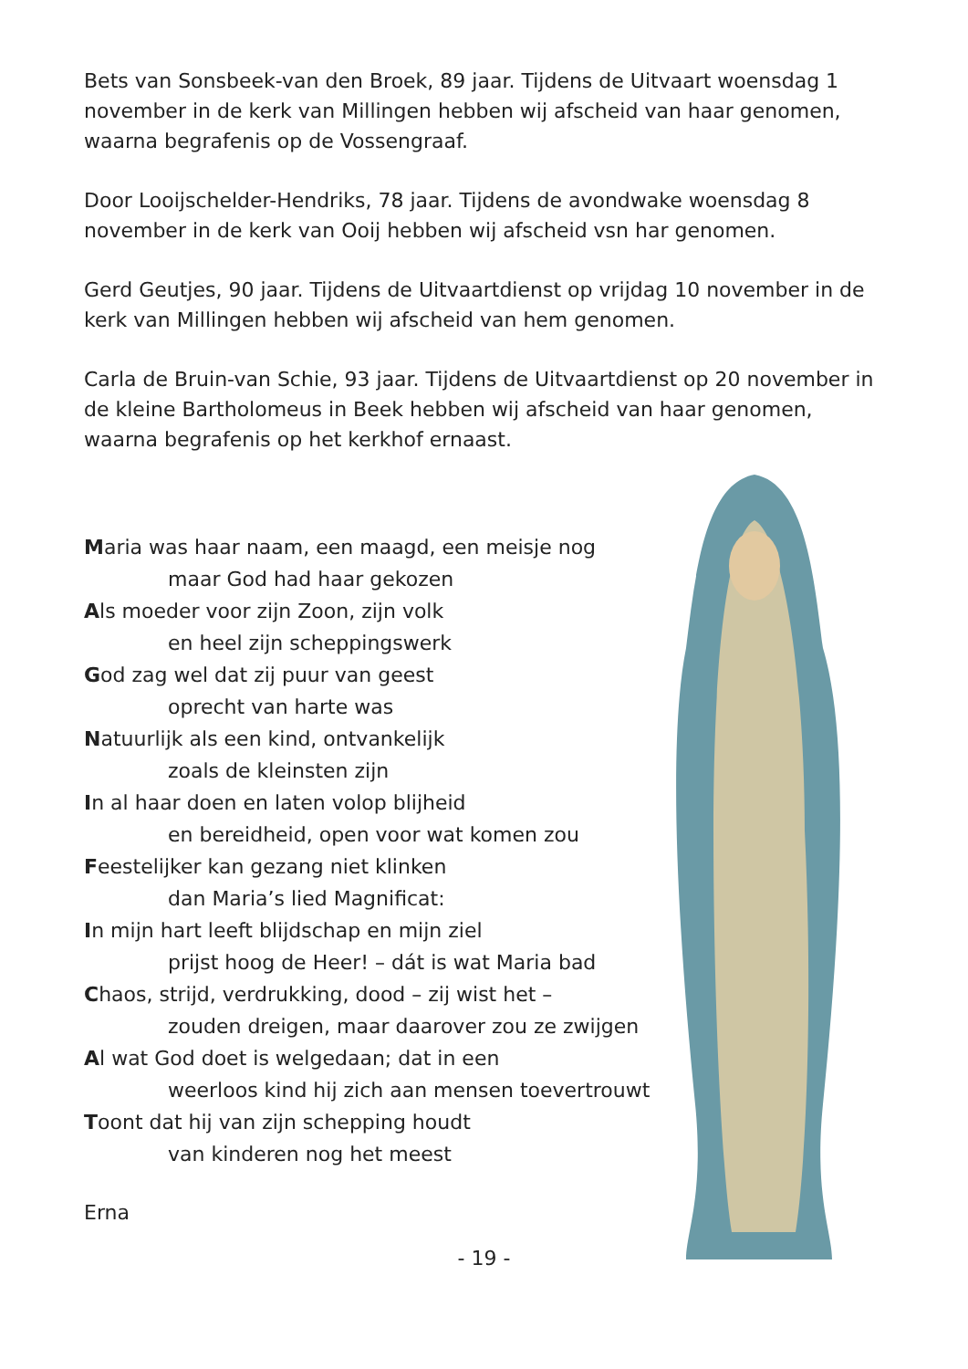Bets van Sonsbeek-van den Broek, 89 jaar. Tijdens de Uitvaart woensdag 1 november in de kerk van Millingen hebben wij afscheid van haar genomen, waarna begrafenis op de Vossengraaf.
Door Looijschelder-Hendriks, 78 jaar. Tijdens de avondwake woensdag 8 november in de kerk van Ooij hebben wij afscheid vsn har genomen.
Gerd Geutjes, 90 jaar. Tijdens de Uitvaartdienst op vrijdag 10 november in de kerk van Millingen hebben wij afscheid van hem genomen.
Carla de Bruin-van Schie, 93 jaar. Tijdens de Uitvaartdienst op 20 november in de kleine Bartholomeus in Beek hebben wij afscheid van haar genomen, waarna begrafenis op het kerkhof ernaast.
Maria was haar naam, een maagd, een meisje nog
maar God had haar gekozen
Als moeder voor zijn Zoon, zijn volk
en heel zijn scheppingswerk
God zag wel dat zij puur van geest
oprecht van harte was
Natuurlijk als een kind, ontvankelijk
zoals de kleinsten zijn
In al haar doen en laten volop blijheid
en bereidheid, open voor wat komen zou
Feestelijker kan gezang niet klinken
dan Maria’s lied Magnificat:
In mijn hart leeft blijdschap en mijn ziel
prijst hoog de Heer! – dát is wat Maria bad
Chaos, strijd, verdrukking, dood – zij wist het –
zouden dreigen, maar daarover zou ze zwijgen
Al wat God doet is welgedaan; dat in een
weerloos kind hij zich aan mensen toevertrouwt
Toont dat hij van zijn schepping houdt
van kinderen nog het meest
Erna
- 19 -